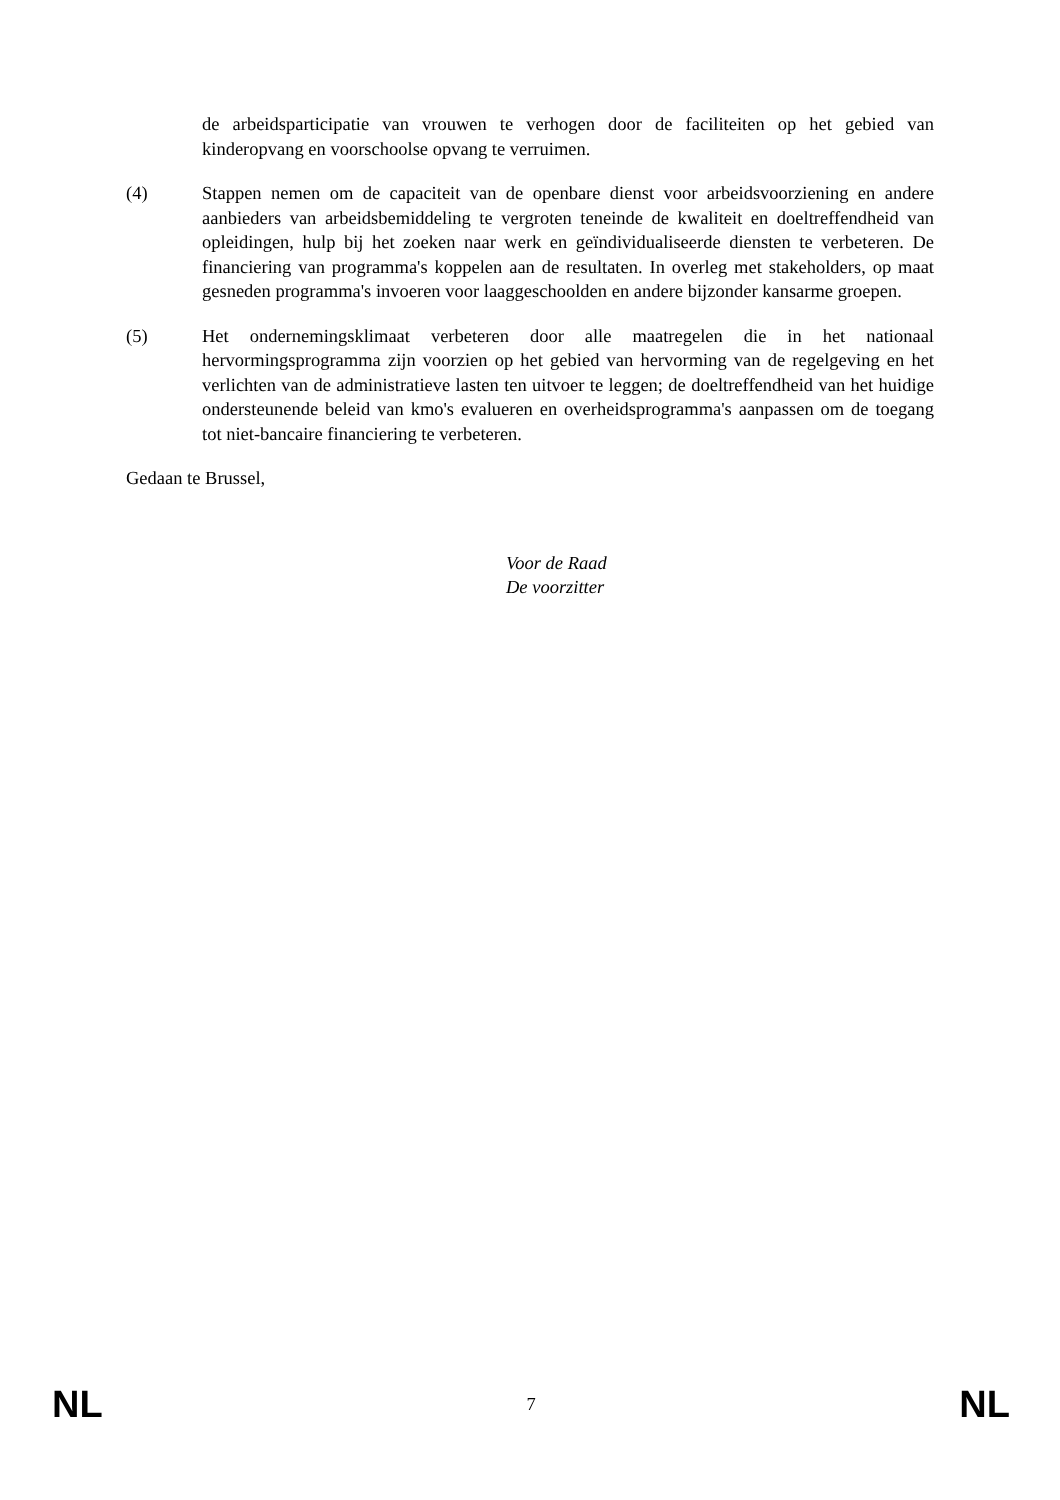de arbeidsparticipatie van vrouwen te verhogen door de faciliteiten op het gebied van kinderopvang en voorschoolse opvang te verruimen.
(4) Stappen nemen om de capaciteit van de openbare dienst voor arbeidsvoorziening en andere aanbieders van arbeidsbemiddeling te vergroten teneinde de kwaliteit en doeltreffendheid van opleidingen, hulp bij het zoeken naar werk en geïndividualiseerde diensten te verbeteren. De financiering van programma's koppelen aan de resultaten. In overleg met stakeholders, op maat gesneden programma's invoeren voor laaggeschoolden en andere bijzonder kansarme groepen.
(5) Het ondernemingsklimaat verbeteren door alle maatregelen die in het nationaal hervormingsprogramma zijn voorzien op het gebied van hervorming van de regelgeving en het verlichten van de administratieve lasten ten uitvoer te leggen; de doeltreffendheid van het huidige ondersteunende beleid van kmo's evalueren en overheidsprogramma's aanpassen om de toegang tot niet-bancaire financiering te verbeteren.
Gedaan te Brussel,
Voor de Raad
De voorzitter
NL 7 NL